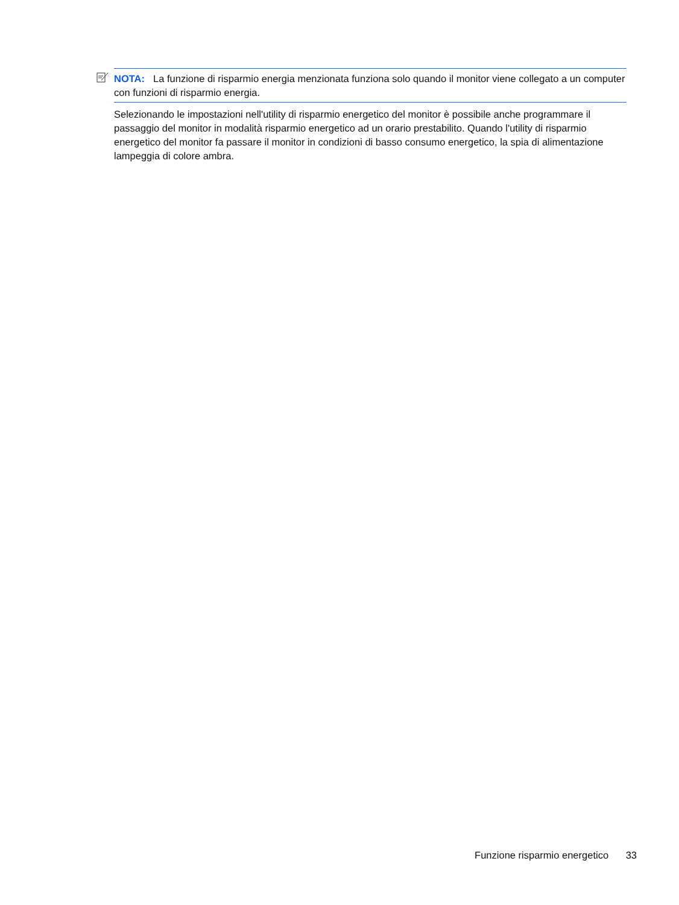NOTA: La funzione di risparmio energia menzionata funziona solo quando il monitor viene collegato a un computer con funzioni di risparmio energia.
Selezionando le impostazioni nell'utility di risparmio energetico del monitor è possibile anche programmare il passaggio del monitor in modalità risparmio energetico ad un orario prestabilito. Quando l'utility di risparmio energetico del monitor fa passare il monitor in condizioni di basso consumo energetico, la spia di alimentazione lampeggia di colore ambra.
Funzione risparmio energetico 33